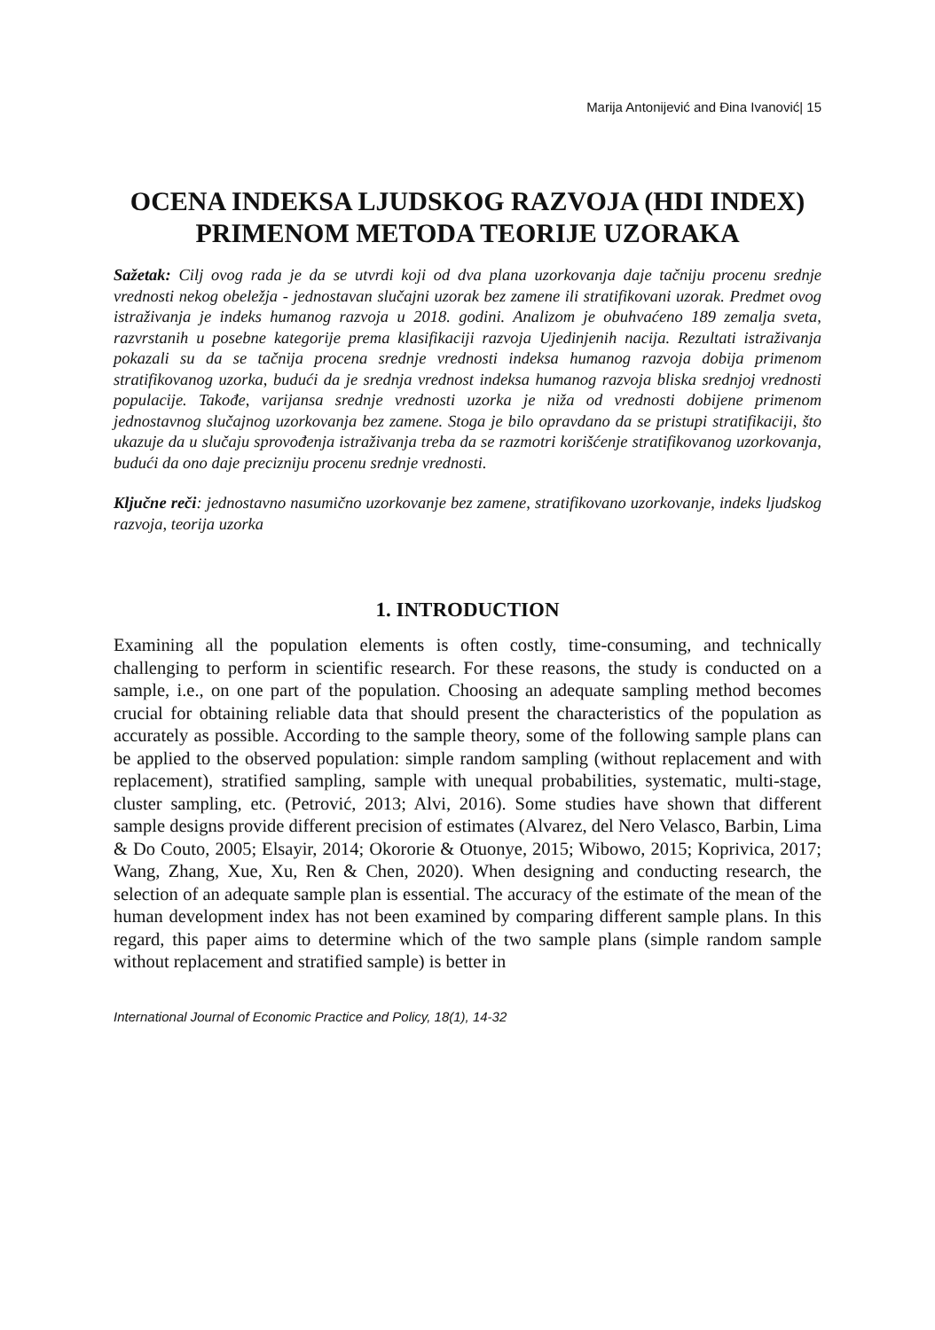Marija Antonijević and Đina Ivanović| 15
OCENA INDEKSA LJUDSKOG RAZVOJA (HDI INDEX) PRIMENOM METODA TEORIJE UZORAKA
Sažetak: Cilj ovog rada je da se utvrdi koji od dva plana uzorkovanja daje tačniju procenu srednje vrednosti nekog obeležja - jednostavan slučajni uzorak bez zamene ili stratifikovani uzorak. Predmet ovog istraživanja je indeks humanog razvoja u 2018. godini. Analizom je obuhvaćeno 189 zemalja sveta, razvrstanih u posebne kategorije prema klasifikaciji razvoja Ujedinjenih nacija. Rezultati istraživanja pokazali su da se tačnija procena srednje vrednosti indeksa humanog razvoja dobija primenom stratifikovanog uzorka, budući da je srednja vrednost indeksa humanog razvoja bliska srednjoj vrednosti populacije. Takođe, varijansa srednje vrednosti uzorka je niža od vrednosti dobijene primenom jednostavnog slučajnog uzorkovanja bez zamene. Stoga je bilo opravdano da se pristupi stratifikaciji, što ukazuje da u slučaju sprovođenja istraživanja treba da se razmotri korišćenje stratifikovanog uzorkovanja, budući da ono daje precizniju procenu srednje vrednosti.
Ključne reči: jednostavno nasumično uzorkovanje bez zamene, stratifikovano uzorkovanje, indeks ljudskog razvoja, teorija uzorka
1. INTRODUCTION
Examining all the population elements is often costly, time-consuming, and technically challenging to perform in scientific research. For these reasons, the study is conducted on a sample, i.e., on one part of the population. Choosing an adequate sampling method becomes crucial for obtaining reliable data that should present the characteristics of the population as accurately as possible. According to the sample theory, some of the following sample plans can be applied to the observed population: simple random sampling (without replacement and with replacement), stratified sampling, sample with unequal probabilities, systematic, multi-stage, cluster sampling, etc. (Petrović, 2013; Alvi, 2016). Some studies have shown that different sample designs provide different precision of estimates (Alvarez, del Nero Velasco, Barbin, Lima & Do Couto, 2005; Elsayir, 2014; Okororie & Otuonye, 2015; Wibowo, 2015; Koprivica, 2017; Wang, Zhang, Xue, Xu, Ren & Chen, 2020). When designing and conducting research, the selection of an adequate sample plan is essential. The accuracy of the estimate of the mean of the human development index has not been examined by comparing different sample plans. In this regard, this paper aims to determine which of the two sample plans (simple random sample without replacement and stratified sample) is better in
International Journal of Economic Practice and Policy, 18(1), 14-32